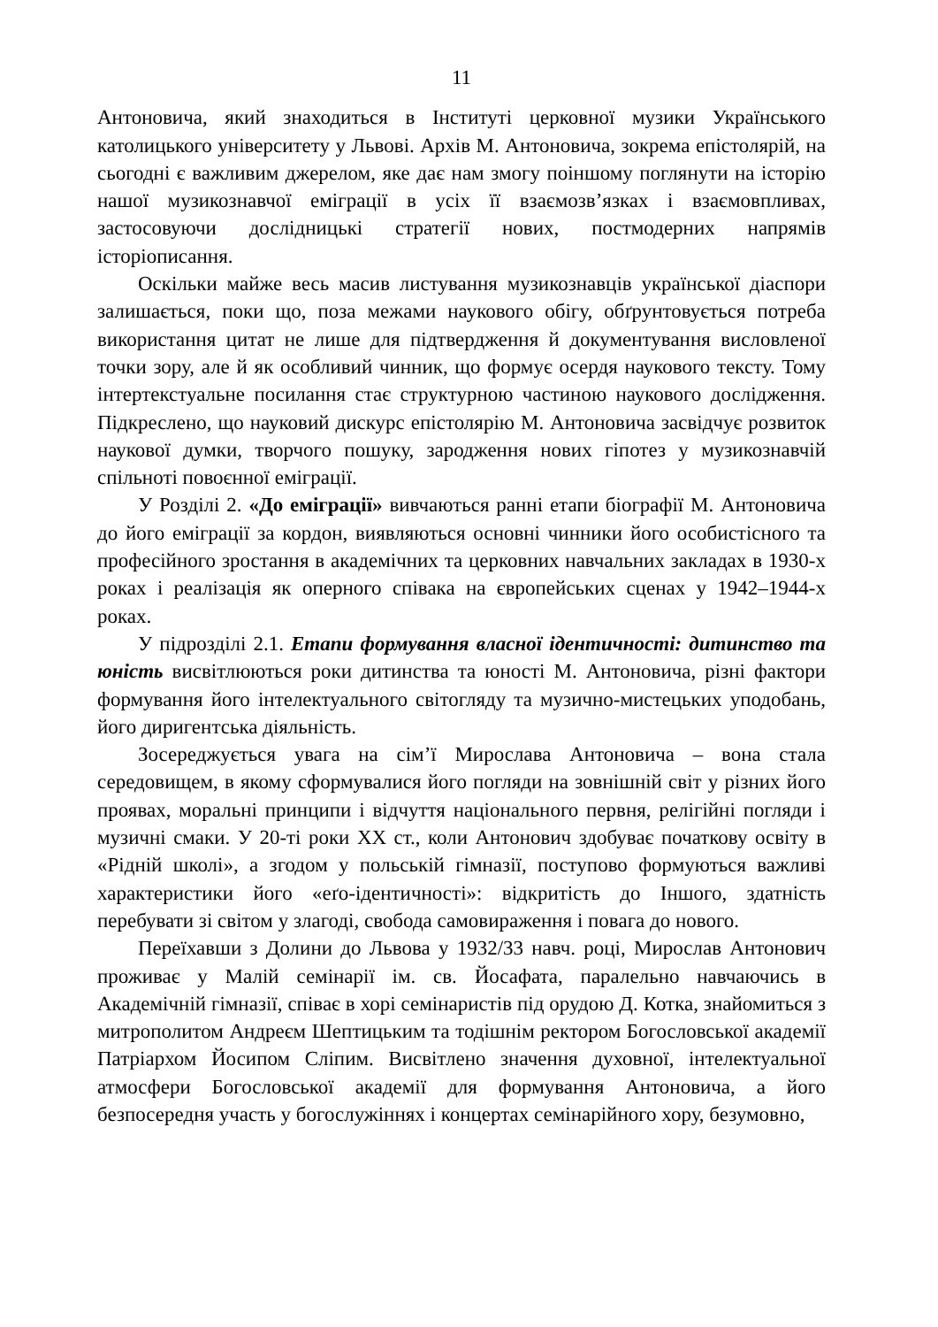11
Антоновича, який знаходиться в Інституті церковної музики Українського католицького університету у Львові. Архів М. Антоновича, зокрема епістолярій, на сьогодні є важливим джерелом, яке дає нам змогу поіншому поглянути на історію нашої музикознавчої еміграції в усіх її взаємозв’язках і взаємовпливах, застосовуючи дослідницькі стратегії нових, постмодерних напрямів історіописання.
Оскільки майже весь масив листування музикознавців української діаспори залишається, поки що, поза межами наукового обігу, обґрунтовується потреба використання цитат не лише для підтвердження й документування висловленої точки зору, але й як особливий чинник, що формує осердя наукового тексту. Тому інтертекстуальне посилання стає структурною частиною наукового дослідження. Підкреслено, що науковий дискурс епістолярію М. Антоновича засвідчує розвиток наукової думки, творчого пошуку, зародження нових гіпотез у музикознавчій спільноті повоєнної еміграції.
У Розділі 2. «До еміграції» вивчаються ранні етапи біографії М. Антоновича до його еміграції за кордон, виявляються основні чинники його особистісного та професійного зростання в академічних та церковних навчальних закладах в 1930-х роках і реалізація як оперного співака на європейських сценах у 1942–1944-х роках.
У підрозділі 2.1. Етапи формування власної ідентичності: дитинство та юність висвітлюються роки дитинства та юності М. Антоновича, різні фактори формування його інтелектуального світогляду та музично-мистецьких уподобань, його диригентська діяльність.
Зосереджується увага на сім’ї Мирослава Антоновича – вона стала середовищем, в якому сформувалися його погляди на зовнішній світ у різних його проявах, моральні принципи і відчуття національного первня, релігійні погляди і музичні смаки. У 20-ті роки ХХ ст., коли Антонович здобуває початкову освіту в «Рідній школі», а згодом у польській гімназії, поступово формуються важливі характеристики його «еґо-ідентичності»: відкритість до Іншого, здатність перебувати зі світом у злагоді, свобода самовираження і повага до нового.
Переїхавши з Долини до Львова у 1932/33 навч. році, Мирослав Антонович проживає у Малій семінарії ім. св. Йосафата, паралельно навчаючись в Академічній гімназії, співає в хорі семінаристів під орудою Д. Котка, знайомиться з митрополитом Андреєм Шептицьким та тодішнім ректором Богословської академії Патріархом Йосипом Сліпим. Висвітлено значення духовної, інтелектуальної атмосфери Богословської академії для формування Антоновича, а його безпосередня участь у богослужіннях і концертах семінарійного хору, безумовно,